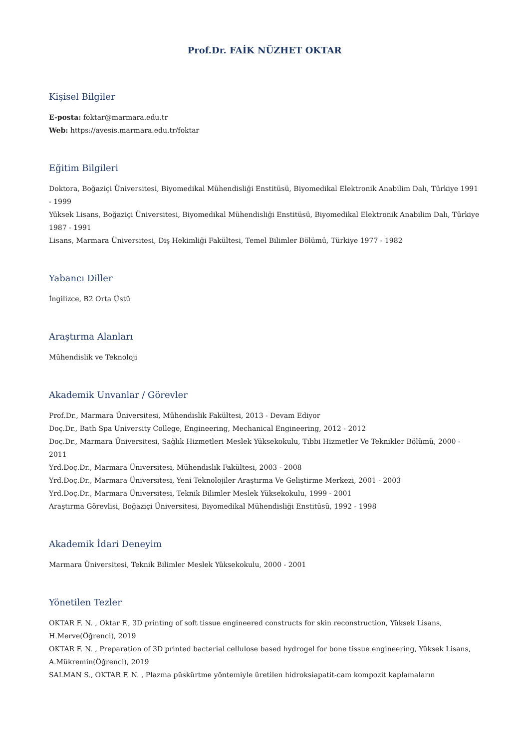Prof.Dr. FAİK NÜZHET OKTAR
Kişisel Bilgiler
E-posta: foktar@marmara.edu.tr
Web: https://avesis.marmara.edu.tr/foktar
Eğitim Bilgileri
Doktora, Boğaziçi Üniversitesi, Biyomedikal Mühendisliği Enstitüsü, Biyomedikal Elektronik Anabilim Dalı, Türkiye 1991 - 1999
Yüksek Lisans, Boğaziçi Üniversitesi, Biyomedikal Mühendisliği Enstitüsü, Biyomedikal Elektronik Anabilim Dalı, Türkiye 1987 - 1991
Lisans, Marmara Üniversitesi, Diş Hekimliği Fakültesi, Temel Bilimler Bölümü, Türkiye 1977 - 1982
Yabancı Diller
İngilizce, B2 Orta Üstü
Araştırma Alanları
Mühendislik ve Teknoloji
Akademik Unvanlar / Görevler
Prof.Dr., Marmara Üniversitesi, Mühendislik Fakültesi, 2013 - Devam Ediyor
Doç.Dr., Bath Spa University College, Engineering, Mechanical Engineering, 2012 - 2012
Doç.Dr., Marmara Üniversitesi, Sağlık Hizmetleri Meslek Yüksekokulu, Tıbbi Hizmetler Ve Teknikler Bölümü, 2000 - 2011
Yrd.Doç.Dr., Marmara Üniversitesi, Mühendislik Fakültesi, 2003 - 2008
Yrd.Doç.Dr., Marmara Üniversitesi, Yeni Teknolojiler Araştırma Ve Geliştirme Merkezi, 2001 - 2003
Yrd.Doç.Dr., Marmara Üniversitesi, Teknik Bilimler Meslek Yüksekokulu, 1999 - 2001
Araştırma Görevlisi, Boğaziçi Üniversitesi, Biyomedikal Mühendisliği Enstitüsü, 1992 - 1998
Akademik İdari Deneyim
Marmara Üniversitesi, Teknik Bilimler Meslek Yüksekokulu, 2000 - 2001
Yönetilen Tezler
OKTAR F. N. , Oktar F., 3D printing of soft tissue engineered constructs for skin reconstruction, Yüksek Lisans, H.Merve(Öğrenci), 2019
OKTAR F. N. , Preparation of 3D printed bacterial cellulose based hydrogel for bone tissue engineering, Yüksek Lisans, A.Mükremin(Öğrenci), 2019
SALMAN S., OKTAR F. N. , Plazma püskürtme yöntemiyle üretilen hidroksiapatit-cam kompozit kaplamaların